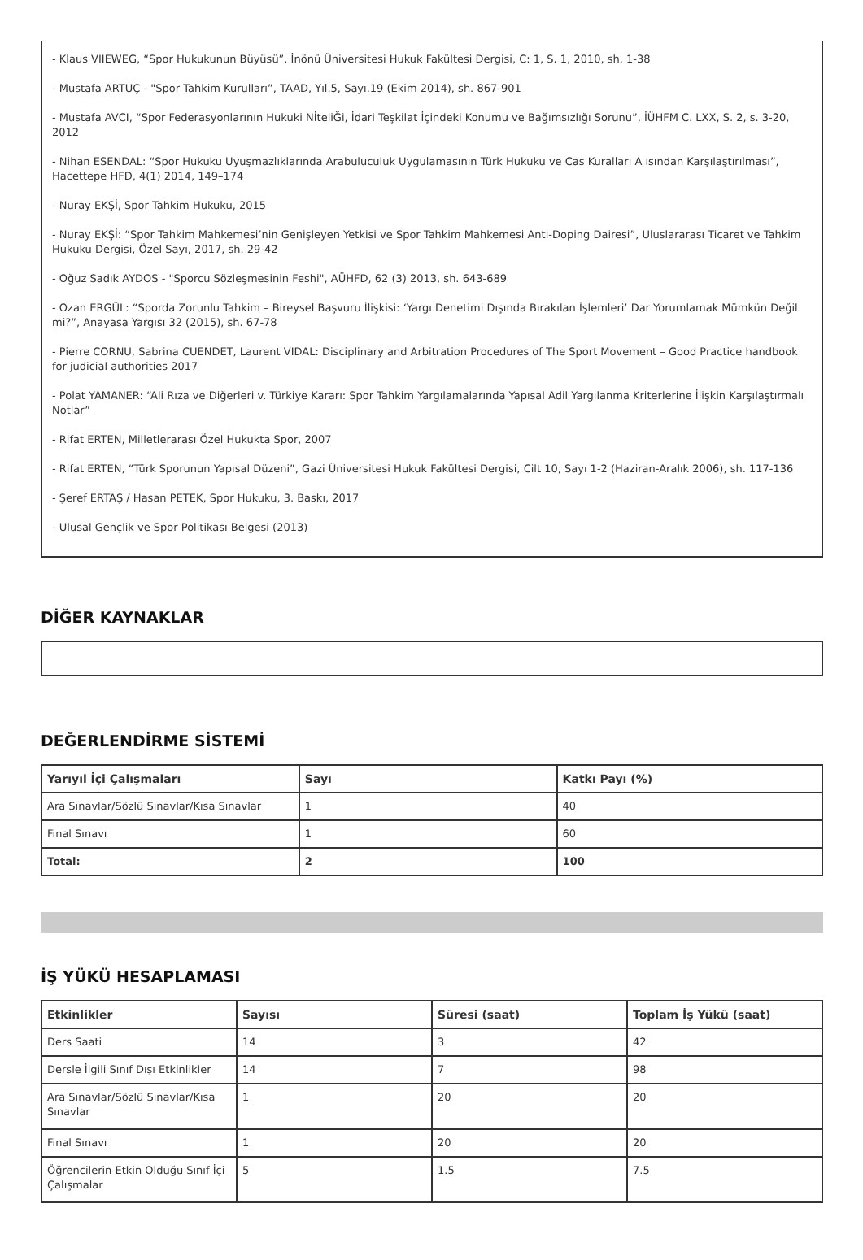- Klaus VIIEWEG, “Spor Hukukunun Büyüsü”, İnönü Üniversitesi Hukuk Fakültesi Dergisi, C: 1, S. 1, 2010, sh. 1-38
- Mustafa ARTUÇ - "Spor Tahkim Kurulları”, TAAD, Yıl.5, Sayı.19 (Ekim 2014), sh. 867-901
- Mustafa AVCI, “Spor Federasyonlarının Hukuki NİteliĞi, İdari Teşkilat İçindeki Konumu ve Bağımsızlığı Sorunu”, İÜHFM C. LXX, S. 2, s. 3-20, 2012
- Nihan ESENDAL: “Spor Hukuku Uyuşmazlıklarında Arabuluculuk Uygulamasının Türk Hukuku ve Cas Kuralları A ısından Karşılaştırılması”, Hacettepe HFD, 4(1) 2014, 149–174
- Nuray EKŞİ, Spor Tahkim Hukuku, 2015
- Nuray EKŞİ: “Spor Tahkim Mahkemesi’nin Genişleyen Yetkisi ve Spor Tahkim Mahkemesi Anti-Doping Dairesi”, Uluslararası Ticaret ve Tahkim Hukuku Dergisi, Özel Sayı, 2017, sh. 29-42
- Oğuz Sadık AYDOS - "Sporcu Sözleşmesinin Feshi", AÜHFD, 62 (3) 2013, sh. 643-689
- Ozan ERGÜL: “Sporda Zorunlu Tahkim – Bireysel Başvuru İlişkisi: ‘Yargı Denetimi Dışında Bırakılan İşlemleri’ Dar Yorumlamak Mümkün Değil mi?”, Anayasa Yargısı 32 (2015), sh. 67-78
- Pierre CORNU, Sabrina CUENDET, Laurent VIDAL: Disciplinary and Arbitration Procedures of The Sport Movement – Good Practice handbook for judicial authorities 2017
- Polat YAMANER: “Ali Rıza ve Diğerleri v. Türkiye Kararı: Spor Tahkim Yargılamalarında Yapısal Adil Yargılanma Kriterlerine İlişkin Karşılaştırmalı Notlar”
- Rifat ERTEN, Milletlerarası Özel Hukukta Spor, 2007
- Rifat ERTEN, “Türk Sporunun Yapısal Düzeni”, Gazi Üniversitesi Hukuk Fakültesi Dergisi, Cilt 10, Sayı 1-2 (Haziran-Aralık 2006), sh. 117-136
- Şeref ERTAŞ / Hasan PETEK, Spor Hukuku, 3. Baskı, 2017
- Ulusal Gençlik ve Spor Politikası Belgesi (2013)
DİĞER KAYNAKLAR
DEĞERLENDİRME SİSTEMİ
| Yarıyıl İçi Çalışmaları | Sayı | Katkı Payı (%) |
| --- | --- | --- |
| Ara Sınavlar/Sözlü Sınavlar/Kısa Sınavlar | 1 | 40 |
| Final Sınavı | 1 | 60 |
| Total: | 2 | 100 |
İŞ YÜKÜ HESAPLAMASI
| Etkinlikler | Sayısı | Süresi (saat) | Toplam İş Yükü (saat) |
| --- | --- | --- | --- |
| Ders Saati | 14 | 3 | 42 |
| Dersle İlgili Sınıf Dışı Etkinlikler | 14 | 7 | 98 |
| Ara Sınavlar/Sözlü Sınavlar/Kısa Sınavlar | 1 | 20 | 20 |
| Final Sınavı | 1 | 20 | 20 |
| Öğrencilerin Etkin Olduğu Sınıf İçi Çalışmalar | 5 | 1.5 | 7.5 |